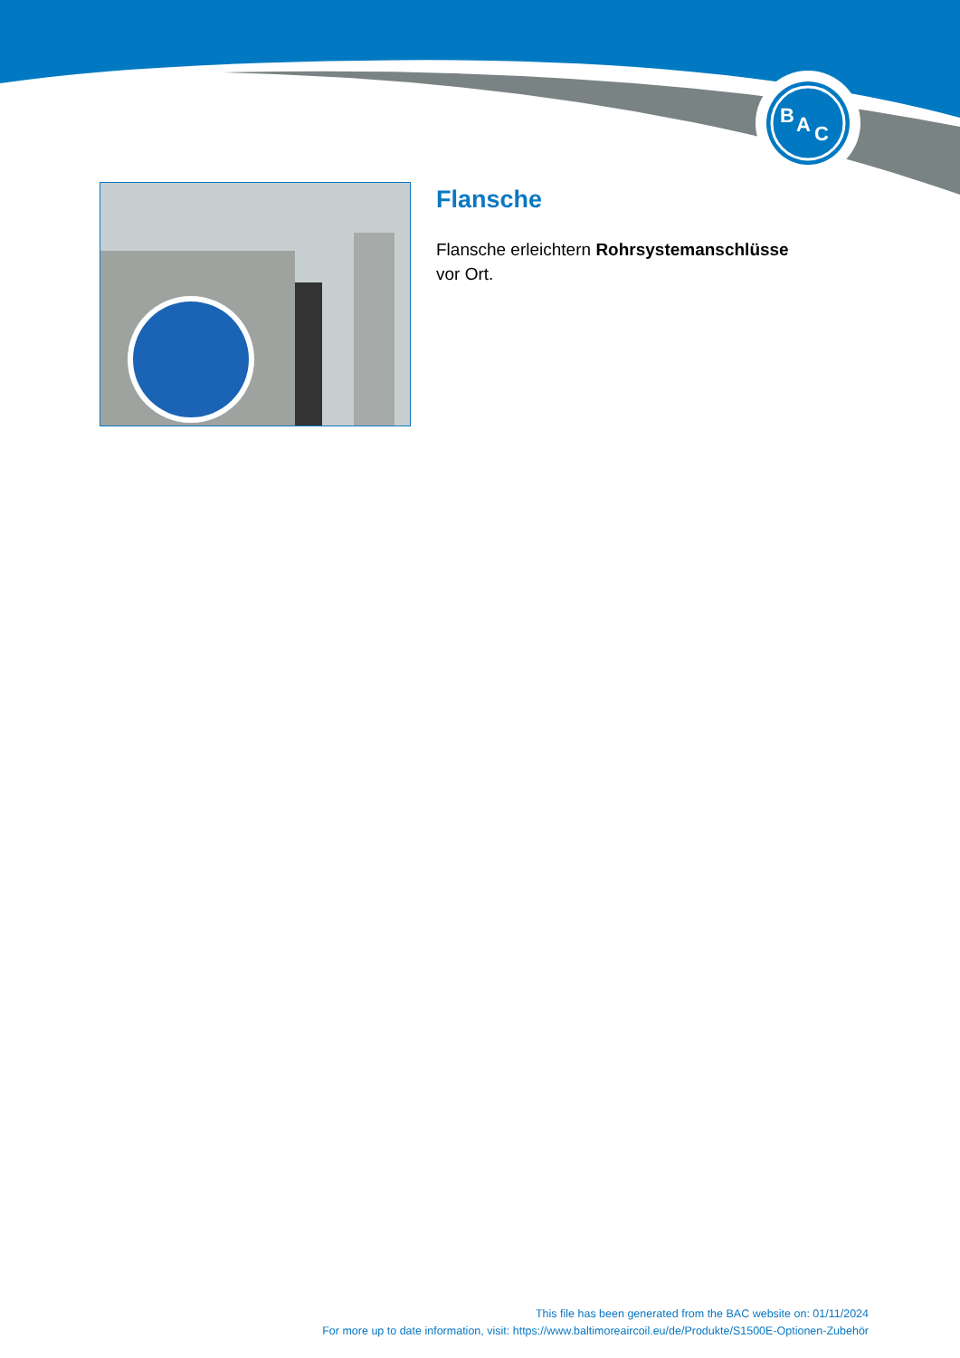B
A
C
Flansche
Flansche erleichtern Rohrsystemanschlüsse vor Ort.
This file has been generated from the BAC website on: 01/11/2024
For more up to date information, visit: https://www.baltimoreaircoil.eu/de/Produkte/S1500E-Optionen-Zubehör